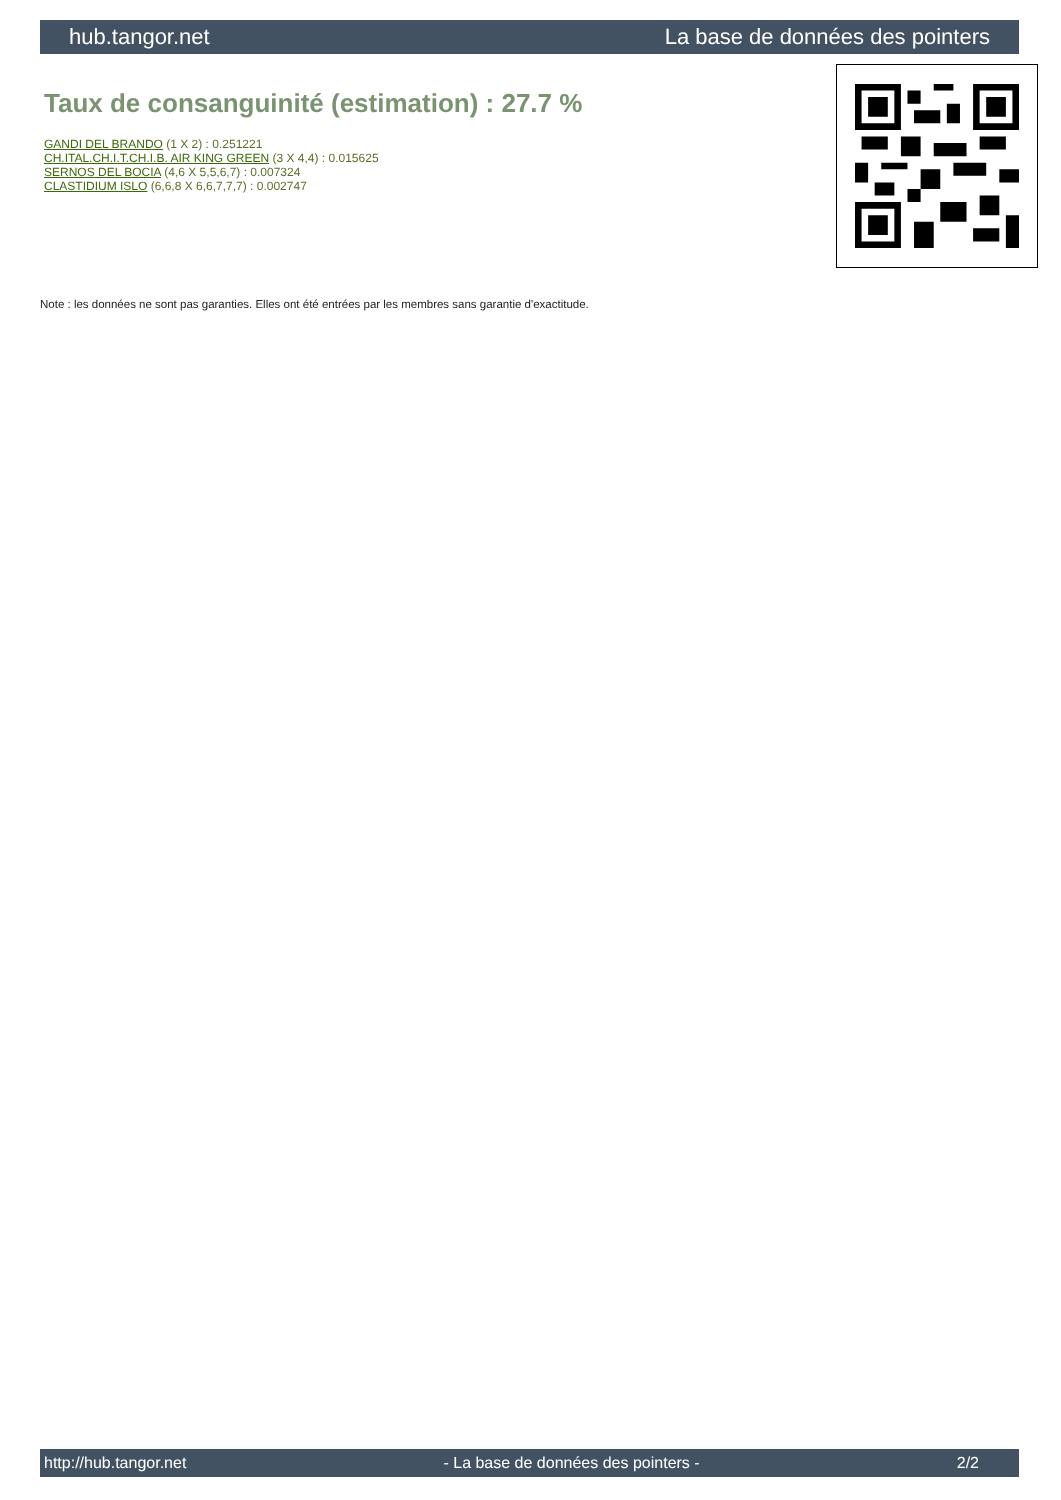hub.tangor.net La base de données des pointers
Taux de consanguinité (estimation) : 27.7 %
GANDI DEL BRANDO (1 X 2) : 0.251221
CH.ITAL.CH.I.T.CH.I.B. AIR KING GREEN (3 X 4,4) : 0.015625
SERNOS DEL BOCIA (4,6 X 5,5,6,7) : 0.007324
CLASTIDIUM ISLO (6,6,8 X 6,6,7,7,7) : 0.002747
Note : les données ne sont pas garanties. Elles ont été entrées par les membres sans garantie d'exactitude.
http://hub.tangor.net - La base de données des pointers - 2/2